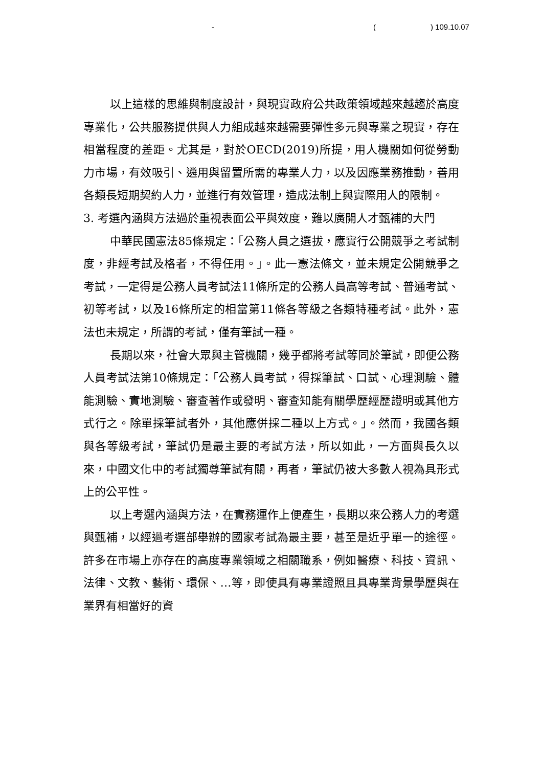- () 109.10.07
以上這樣的思維與制度設計，與現實政府公共政策領域越來越趨於高度專業化，公共服務提供與人力組成越來越需要彈性多元與專業之現實，存在相當程度的差距。尤其是，對於OECD(2019)所提，用人機關如何從勞動力市場，有效吸引、遴用與留置所需的專業人力，以及因應業務推動，善用各類長短期契約人力，並進行有效管理，造成法制上與實際用人的限制。
3. 考選內涵與方法過於重視表面公平與效度，難以廣開人才甄補的大門
中華民國憲法85條規定：「公務人員之選拔，應實行公開競爭之考試制度，非經考試及格者，不得任用。」。此一憲法條文，並未規定公開競爭之考試，一定得是公務人員考試法11條所定的公務人員高等考試、普通考試、初等考試，以及16條所定的相當第11條各等級之各類特種考試。此外，憲法也未規定，所謂的考試，僅有筆試一種。
長期以來，社會大眾與主管機關，幾乎都將考試等同於筆試，即便公務人員考試法第10條規定：「公務人員考試，得採筆試、口試、心理測驗、體能測驗、實地測驗、審查著作或發明、審查知能有關學歷經歷證明或其他方式行之。除單採筆試者外，其他應併採二種以上方式。」。然而，我國各類與各等級考試，筆試仍是最主要的考試方法，所以如此，一方面與長久以來，中國文化中的考試獨尊筆試有關，再者，筆試仍被大多數人視為具形式上的公平性。
以上考選內涵與方法，在實務運作上便產生，長期以來公務人力的考選與甄補，以經過考選部舉辦的國家考試為最主要，甚至是近乎單一的途徑。許多在市場上亦存在的高度專業領域之相關職系，例如醫療、科技、資訊、法律、文教、藝術、環保、…等，即使具有專業證照且具專業背景學歷與在業界有相當好的資